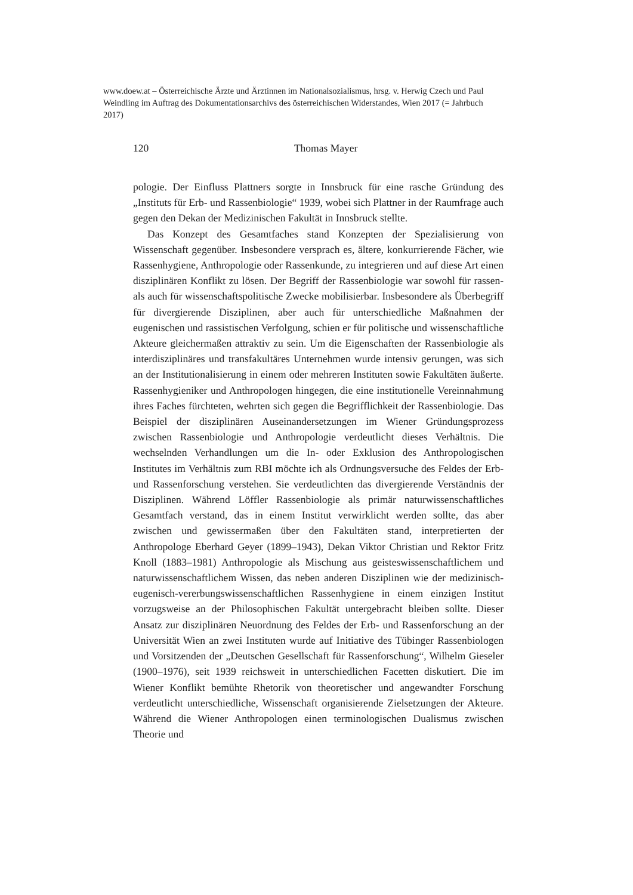www.doew.at – Österreichische Ärzte und Ärztinnen im Nationalsozialismus, hrsg. v. Herwig Czech und Paul Weindling im Auftrag des Dokumentationsarchivs des österreichischen Widerstandes, Wien 2017 (= Jahrbuch 2017)
120
Thomas Mayer
pologie. Der Einfluss Plattners sorgte in Innsbruck für eine rasche Gründung des „Instituts für Erb- und Rassenbiologie“ 1939, wobei sich Plattner in der Raumfrage auch gegen den Dekan der Medizinischen Fakultät in Innsbruck stellte.
Das Konzept des Gesamtfaches stand Konzepten der Spezialisierung von Wissenschaft gegenüber. Insbesondere versprach es, ältere, konkurrierende Fächer, wie Rassenhygiene, Anthropologie oder Rassenkunde, zu integrieren und auf diese Art einen disziplinären Konflikt zu lösen. Der Begriff der Rassenbiologie war sowohl für rassen- als auch für wissenschaftspolitische Zwecke mobilisierbar. Insbesondere als Überbegriff für divergierende Disziplinen, aber auch für unterschiedliche Maßnahmen der eugenischen und rassistischen Verfolgung, schien er für politische und wissenschaftliche Akteure gleichermaßen attraktiv zu sein. Um die Eigenschaften der Rassenbiologie als interdisziplinäres und transfakultäres Unternehmen wurde intensiv gerungen, was sich an der Institutionalisierung in einem oder mehreren Instituten sowie Fakultäten äußerte. Rassenhygieniker und Anthropologen hingegen, die eine institutionelle Vereinnahmung ihres Faches fürchteten, wehrten sich gegen die Begrifflichkeit der Rassenbiologie. Das Beispiel der disziplinären Auseinandersetzungen im Wiener Gründungsprozess zwischen Rassenbiologie und Anthropologie verdeutlicht dieses Verhältnis. Die wechselnden Verhandlungen um die In- oder Exklusion des Anthropologischen Institutes im Verhältnis zum RBI möchte ich als Ordnungsversuche des Feldes der Erb- und Rassenforschung verstehen. Sie verdeutlichten das divergierende Verständnis der Disziplinen. Während Löffler Rassenbiologie als primär naturwissenschaftliches Gesamtfach verstand, das in einem Institut verwirklicht werden sollte, das aber zwischen und gewissermaßen über den Fakultäten stand, interpretierten der Anthropologe Eberhard Geyer (1899–1943), Dekan Viktor Christian und Rektor Fritz Knoll (1883–1981) Anthropologie als Mischung aus geisteswissenschaftlichem und naturwissenschaftlichem Wissen, das neben anderen Disziplinen wie der medizinisch-eugenisch-vererbungswissenschaftlichen Rassenhygiene in einem einzigen Institut vorzugsweise an der Philosophischen Fakultät untergebracht bleiben sollte. Dieser Ansatz zur disziplinären Neuordnung des Feldes der Erb- und Rassenforschung an der Universität Wien an zwei Instituten wurde auf Initiative des Tübinger Rassenbiologen und Vorsitzenden der „Deutschen Gesellschaft für Rassenforschung“, Wilhelm Gieseler (1900–1976), seit 1939 reichsweit in unterschiedlichen Facetten diskutiert. Die im Wiener Konflikt bemühte Rhetorik von theoretischer und angewandter Forschung verdeutlicht unterschiedliche, Wissenschaft organisierende Zielsetzungen der Akteure. Während die Wiener Anthropologen einen terminologischen Dualismus zwischen Theorie und